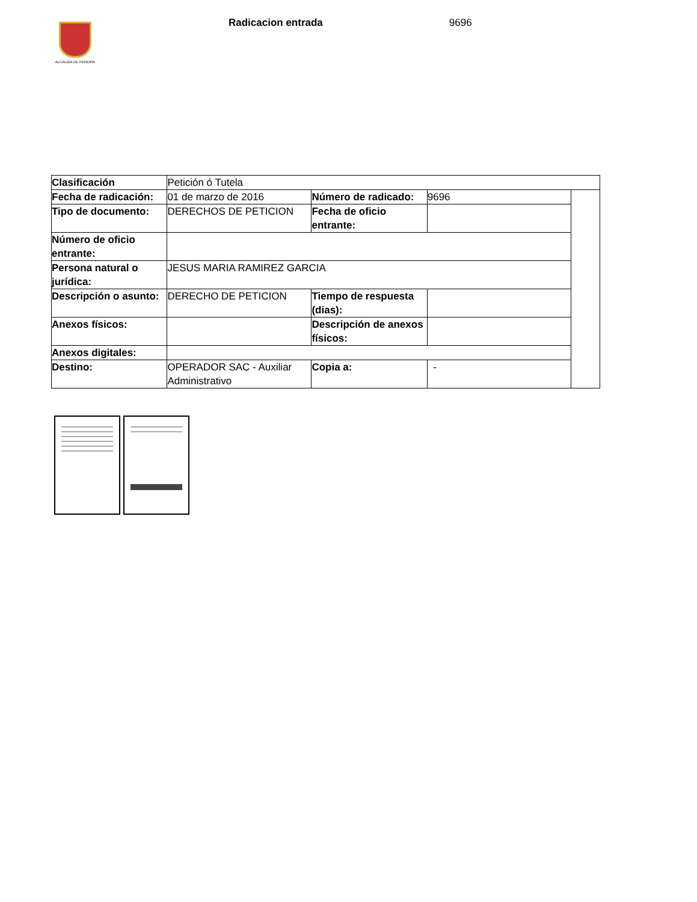ALCALDÍA DE PEREIRA
Radicacion entrada 9696
| Clasificación | Petición ó Tutela | | | |
| Fecha de radicación: | 01 de marzo de 2016 | Número de radicado: | 9696 | |
| Tipo de documento: | DERECHOS DE PETICION | Fecha de oficio entrante: | | |
| Número de oficio entrante: | | | | |
| Persona natural o jurídica: | JESUS MARIA RAMIREZ GARCIA | | | |
| Descripción o asunto: | DERECHO DE PETICION | Tiempo de respuesta (dias): | | |
| Anexos físicos: | | Descripción de anexos físicos: | | |
| Anexos digitales: | | | | |
| Destino: | OPERADOR SAC - Auxiliar Administrativo | Copia a: | - | |